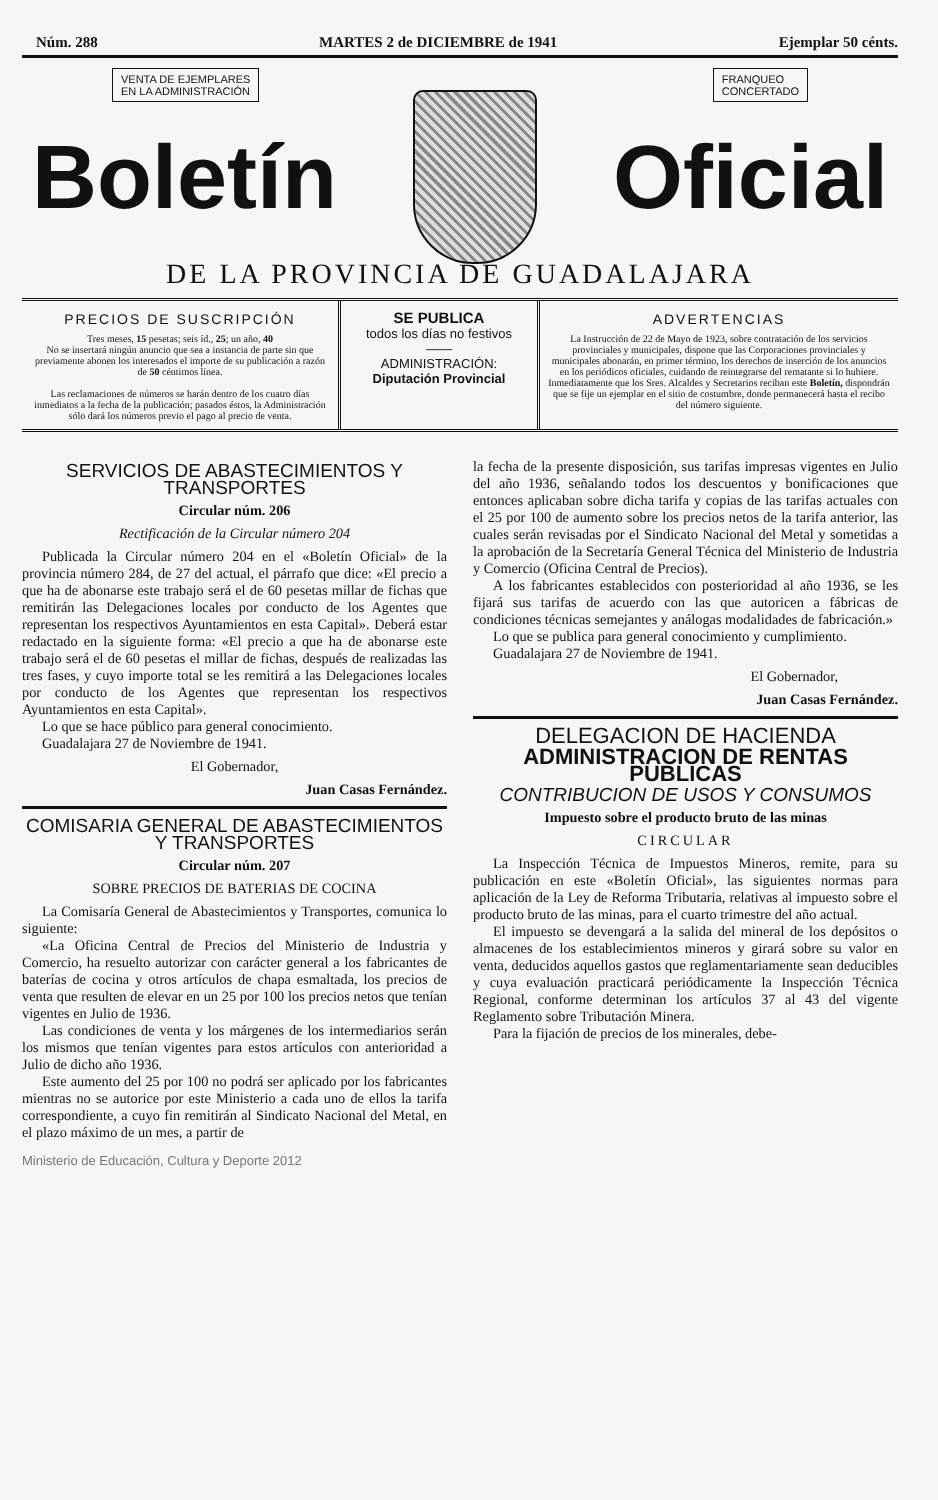Núm. 288 MARTES 2 de DICIEMBRE de 1941 Ejemplar 50 cénts.
VENTA DE EJEMPLARES
EN LA ADMINISTRACIÓN
FRANQUEO
CONCERTADO
Boletín Oficial
DE LA PROVINCIA DE GUADALAJARA
PRECIOS DE SUSCRIPCIÓN
Tres meses, 15 pesetas; seis íd., 25; un año, 40
No se insertará ningún anuncio que sea a instancia de parte sin que previamente abonen los interesados el importe de su publicación a razón de 50 céntimos línea.
Las reclamaciones de números se harán dentro de los cuatro días inmediatos a la fecha de la publicación; pasados éstos, la Administración sólo dará los números previo el pago al precio de venta.
SE PUBLICA
todos los días no festivos
——
ADMINISTRACIÓN:
Diputación Provincial
ADVERTENCIAS
La Instrucción de 22 de Mayo de 1923, sobre contratación de los servicios provinciales y municipales, dispone que las Corporaciones provinciales y municipales abonarán, en primer término, los derechos de inserción de los anuncios en los periódicos oficiales, cuidando de reintegrarse del rematante si lo hubiere.
Inmediatamente que los Sres. Alcaldes y Secretarios reciban este Boletín, dispondrán que se fije un ejemplar en el sitio de costumbre, donde permanecerá hasta el recibo del número siguiente.
SERVICIOS DE ABASTECIMIENTOS Y TRANSPORTES
Circular núm. 206
Rectificación de la Circular número 204
Publicada la Circular número 204 en el «Boletín Oficial» de la provincia número 284, de 27 del actual, el párrafo que dice: «El precio a que ha de abonarse este trabajo será el de 60 pesetas millar de fichas que remitirán las Delegaciones locales por conducto de los Agentes que representan los respectivos Ayuntamientos en esta Capital». Deberá estar redactado en la siguiente forma: «El precio a que ha de abonarse este trabajo será el de 60 pesetas el millar de fichas, después de realizadas las tres fases, y cuyo importe total se les remitirá a las Delegaciones locales por conducto de los Agentes que representan los respectivos Ayuntamientos en esta Capital».
Lo que se hace público para general conocimiento.
Guadalajara 27 de Noviembre de 1941.
El Gobernador,
Juan Casas Fernández.
COMISARIA GENERAL DE ABASTECIMIENTOS Y TRANSPORTES
Circular núm. 207
SOBRE PRECIOS DE BATERIAS DE COCINA
La Comisaría General de Abastecimientos y Transportes, comunica lo siguiente:
«La Oficina Central de Precios del Ministerio de Industria y Comercio, ha resuelto autorizar con carácter general a los fabricantes de baterías de cocina y otros artículos de chapa esmaltada, los precios de venta que resulten de elevar en un 25 por 100 los precios netos que tenían vigentes en Julio de 1936.
Las condiciones de venta y los márgenes de los intermediarios serán los mismos que tenían vigentes para estos artículos con anterioridad a Julio de dicho año 1936.
Este aumento del 25 por 100 no podrá ser aplicado por los fabricantes mientras no se autorice por este Ministerio a cada uno de ellos la tarifa correspondiente, a cuyo fin remitirán al Sindicato Nacional del Metal, en el plazo máximo de un mes, a partir de
la fecha de la presente disposición, sus tarifas impresas vigentes en Julio del año 1936, señalando todos los descuentos y bonificaciones que entonces aplicaban sobre dicha tarifa y copias de las tarifas actuales con el 25 por 100 de aumento sobre los precios netos de la tarifa anterior, las cuales serán revisadas por el Sindicato Nacional del Metal y sometidas a la aprobación de la Secretaría General Técnica del Ministerio de Industria y Comercio (Oficina Central de Precios).
A los fabricantes establecidos con posterioridad al año 1936, se les fijará sus tarifas de acuerdo con las que autoricen a fábricas de condiciones técnicas semejantes y análogas modalidades de fabricación.»
Lo que se publica para general conocimiento y cumplimiento.
Guadalajara 27 de Noviembre de 1941.
El Gobernador,
Juan Casas Fernández.
DELEGACION DE HACIENDA
ADMINISTRACION DE RENTAS PUBLICAS
CONTRIBUCION DE USOS Y CONSUMOS
Impuesto sobre el producto bruto de las minas
CIRCULAR
La Inspección Técnica de Impuestos Mineros, remite, para su publicación en este «Boletín Oficial», las siguientes normas para aplicación de la Ley de Reforma Tributaria, relativas al impuesto sobre el producto bruto de las minas, para el cuarto trimestre del año actual.
El impuesto se devengará a la salida del mineral de los depósitos o almacenes de los establecimientos mineros y girará sobre su valor en venta, deducidos aquellos gastos que reglamentariamente sean deducibles y cuya evaluación practicará periódicamente la Inspección Técnica Regional, conforme determinan los artículos 37 al 43 del vigente Reglamento sobre Tributación Minera.
Para la fijación de precios de los minerales, debe-
Ministerio de Educación, Cultura y Deporte 2012